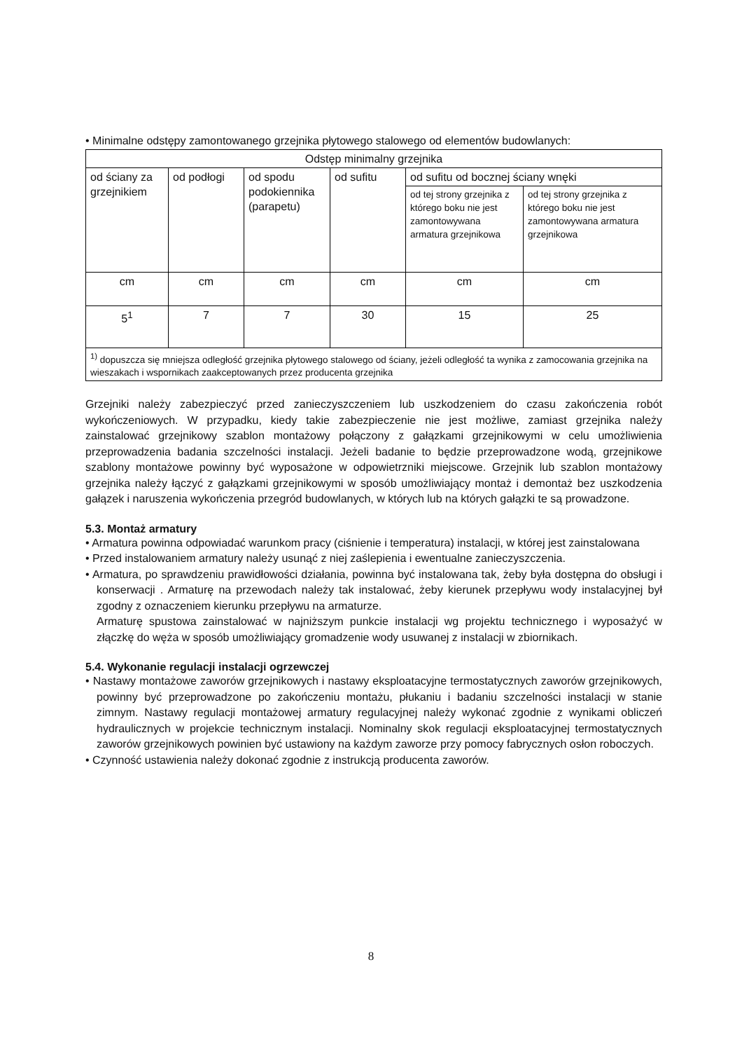• Minimalne odstępy zamontowanego grzejnika płytowego stalowego od elementów budowlanych:
| Odstęp minimalny grzejnika | | | | | |
| od ściany za grzejnikiem | od podłogi | od spodu podokiennika (parapetu) | od sufitu | od sufitu od bocznej ściany wnęki | |
| | | | | od tej strony grzejnika z którego boku nie jest zamontowywana armatura grzejnikowa | od tej strony grzejnika z którego boku nie jest zamontowywana armatura grzejnikowa |
| cm | cm | cm | cm | cm | cm |
| 5<sup>1</sup> | 7 | 7 | 30 | 15 | 25 |
| <sup>1)</sup> dopuszcza się mniejsza odległość grzejnika płytowego stalowego od ściany, jeżeli odległość ta wynika z zamocowania grzejnika na wieszakach i wspornikach zaakceptowanych przez producenta grzejnika | | | | | |
Grzejniki należy zabezpieczyć przed zanieczyszczeniem lub uszkodzeniem do czasu zakończenia robót wykończeniowych. W przypadku, kiedy takie zabezpieczenie nie jest możliwe, zamiast grzejnika należy zainstalować grzejnikowy szablon montażowy połączony z gałązkami grzejnikowymi w celu umożliwienia przeprowadzenia badania szczelności instalacji. Jeżeli badanie to będzie przeprowadzone wodą, grzejnikowe szablony montażowe powinny być wyposażone w odpowietrzniki miejscowe. Grzejnik lub szablon montażowy grzejnika należy łączyć z gałązkami grzejnikowymi w sposób umożliwiający montaż i demontaż bez uszkodzenia gałązek i naruszenia wykończenia przegród budowlanych, w których lub na których gałązki te są prowadzone.
5.3. Montaż armatury
• Armatura powinna odpowiadać warunkom pracy (ciśnienie i temperatura) instalacji, w której jest zainstalowana
• Przed instalowaniem armatury należy usunąć z niej zaślepienia i ewentualne zanieczyszczenia.
• Armatura, po sprawdzeniu prawidłowości działania, powinna być instalowana tak, żeby była dostępna do obsługi i konserwacji . Armaturę na przewodach należy tak instalować, żeby kierunek przepływu wody instalacyjnej był zgodny z oznaczeniem kierunku przepływu na armaturze.
Armaturę spustowa zainstalować w najniższym punkcie instalacji wg projektu technicznego i wyposażyć w złączkę do węża w sposób umożliwiający gromadzenie wody usuwanej z instalacji w zbiornikach.
5.4. Wykonanie regulacji instalacji ogrzewczej
• Nastawy montażowe zaworów grzejnikowych i nastawy eksploatacyjne termostatycznych zaworów grzejnikowych, powinny być przeprowadzone po zakończeniu montażu, płukaniu i badaniu szczelności instalacji w stanie zimnym. Nastawy regulacji montażowej armatury regulacyjnej należy wykonać zgodnie z wynikami obliczeń hydraulicznych w projekcie technicznym instalacji. Nominalny skok regulacji eksploatacyjnej termostatycznych zaworów grzejnikowych powinien być ustawiony na każdym zaworze przy pomocy fabrycznych osłon roboczych.
• Czynność ustawienia należy dokonać zgodnie z instrukcją producenta zaworów.
8